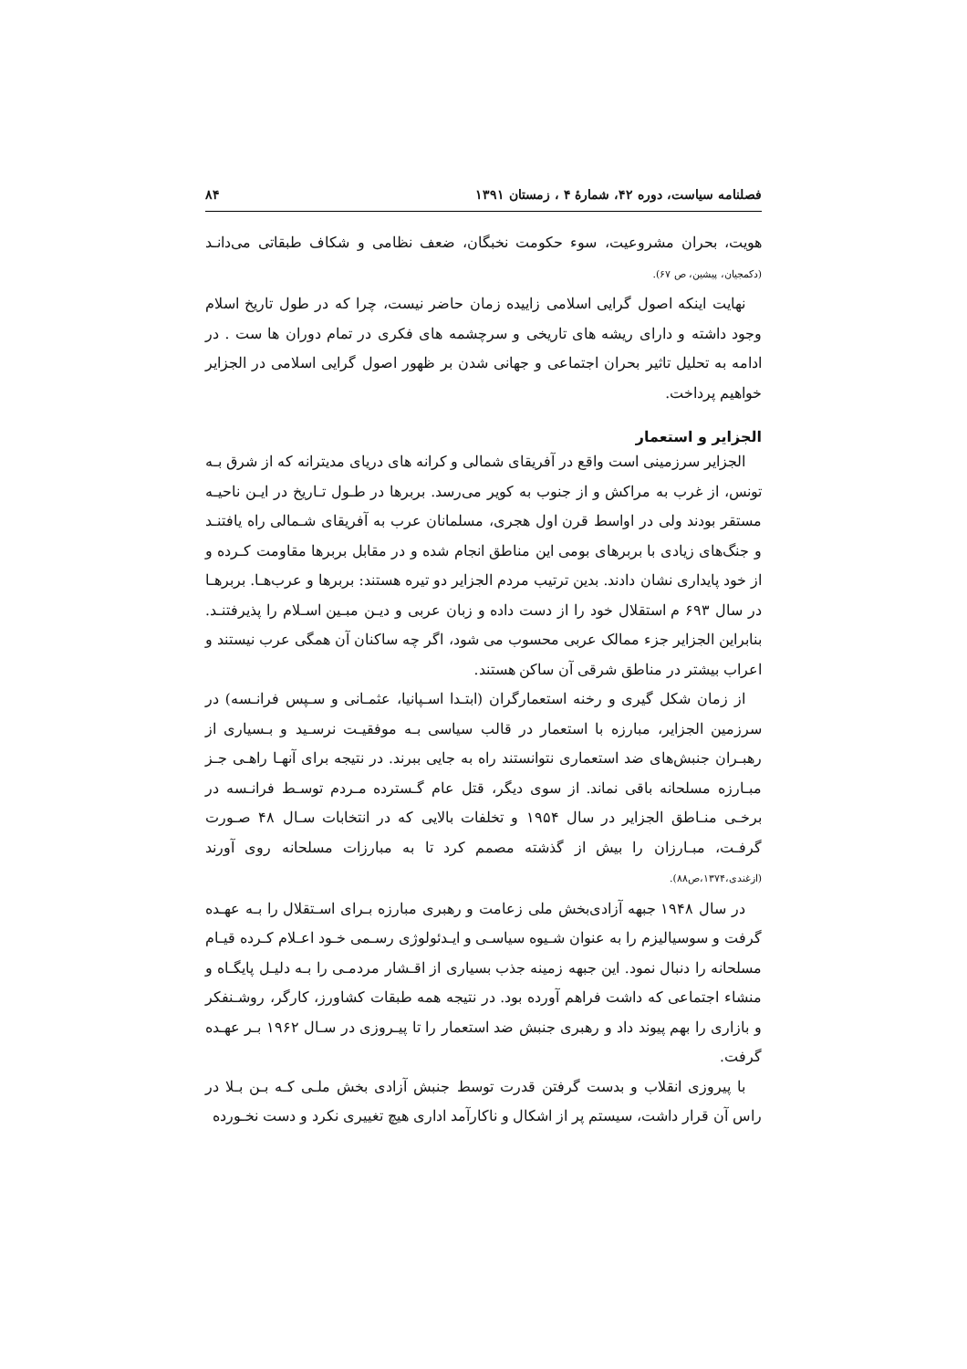فصلنامه سیاست، دوره ۴۲، شمارهٔ ۴ ، زمستان ۱۳۹۱ ۸۴
هویت، بحران مشروعیت، سوء حکومت نخبگان، ضعف نظامی و شکاف طبقاتی می‌دانـد (دکمجیان، پیشین، ص ۶۷).
نهایت اینکه اصول گرایی اسلامی زاییده زمان حاضر نیست، چرا که در طول تاریخ اسلام وجود داشته و دارای ریشه های تاریخی و سرچشمه های فکری در تمام دوران ها ست . در ادامه به تحلیل تاثیر بحران اجتماعی و جهانی شدن بر ظهور اصول گرایی اسلامی در الجزایر خواهیم پرداخت.
الجزایر و استعمار
الجزایر سرزمینی است واقع در آفریقای شمالی و کرانه های دریای مدیترانه که از شرق بـه تونس، از غرب به مراکش و از جنوب به کویر می‌رسد. بربرها در طـول تـاریخ در ایـن ناحیـه مستقر بودند ولی در اواسط قرن اول هجری، مسلمانان عرب به آفریقای شـمالی راه یافتنـد و جنگ‌های زیادی با بربرهای بومی این مناطق انجام شده و در مقابل بربرها مقاومت کـرده و از خود پایداری نشان دادند. بدین ترتیب مردم الجزایر دو تیره هستند: بربرها و عرب‌هـا. بربرهـا در سال ۶۹۳ م استقلال خود را از دست داده و زبان عربی و دیـن مبـین اسـلام را پذیرفتنـد. بنابراین الجزایر جزء ممالک عربی محسوب می شود، اگر چه ساکنان آن همگی عرب نیستند و اعراب بیشتر در مناطق شرقی آن ساکن هستند.
از زمان شکل گیری و رخنه استعمارگران (ابتـدا اسـپانیا، عثمـانی و سـپس فرانـسه) در سرزمین الجزایر، مبارزه با استعمار در قالب سیاسی بـه موفقیـت نرسـید و بـسیاری از رهبـران جنبش‌های ضد استعماری نتوانستند راه به جایی ببرند. در نتیجه برای آنهـا راهـی جـز مبـارزه مسلحانه باقی نماند. از سوی دیگر، قتل عام گـسترده مـردم توسـط فرانـسه در برخـی منـاطق الجزایر در سال ۱۹۵۴ و تخلفات بالایی که در انتخابات سـال ۴۸ صـورت گرفـت، مبـارزان را بیش از گذشته مصمم کرد تا به مبارزات مسلحانه روی آورند (ازغندی،۱۳۷۴،ص۸۸).
در سال ۱۹۴۸ جبهه آزادی‌بخش ملی زعامت و رهبری مبارزه بـرای اسـتقلال را بـه عهـده گرفت و سوسیالیزم را به عنوان شـیوه سیاسـی و ایـدئولوژی رسـمی خـود اعـلام کـرده قیـام مسلحانه را دنبال نمود. این جبهه زمینه جذب بسیاری از اقـشار مردمـی را بـه دلیـل پایگـاه و منشاء اجتماعی که داشت فراهم آورده بود. در نتیجه همه طبقات کشاورز، کارگر، روشـنفکر و بازاری را بهم پیوند داد و رهبری جنبش ضد استعمار را تا پیـروزی در سـال ۱۹۶۲ بـر عهـده گرفت.
با پیروزی انقلاب و بدست گرفتن قدرت توسط جنبش آزادی بخش ملـی کـه بـن بـلا در راس آن قرار داشت، سیستم پر از اشکال و ناکارآمد اداری هیچ تغییری نکرد و دست نخـورده